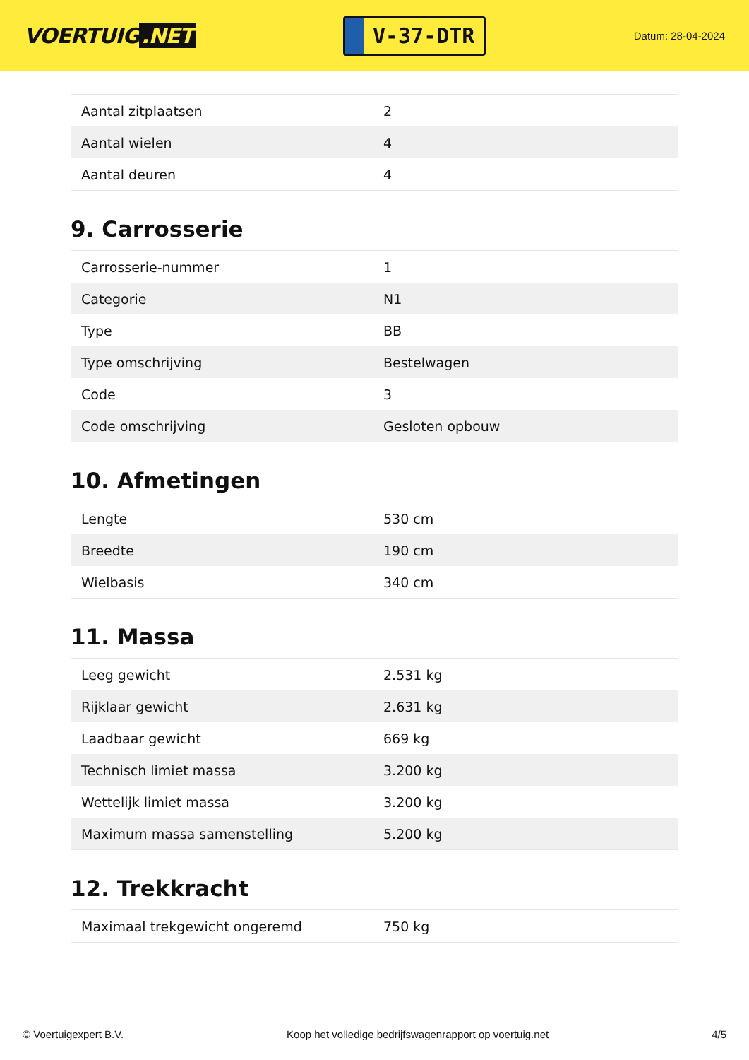VOERTUIG.NET
V-37-DTR
Datum: 28-04-2024
| Aantal zitplaatsen | 2 |
| Aantal wielen | 4 |
| Aantal deuren | 4 |
9. Carrosserie
| Carrosserie-nummer | 1 |
| Categorie | N1 |
| Type | BB |
| Type omschrijving | Bestelwagen |
| Code | 3 |
| Code omschrijving | Gesloten opbouw |
10. Afmetingen
| Lengte | 530 cm |
| Breedte | 190 cm |
| Wielbasis | 340 cm |
11. Massa
| Leeg gewicht | 2.531 kg |
| Rijklaar gewicht | 2.631 kg |
| Laadbaar gewicht | 669 kg |
| Technisch limiet massa | 3.200 kg |
| Wettelijk limiet massa | 3.200 kg |
| Maximum massa samenstelling | 5.200 kg |
12. Trekkracht
| Maximaal trekgewicht ongeremd | 750 kg |
© Voertuigexpert B.V. Koop het volledige bedrijfswagenrapport op voertuig.net 4/5